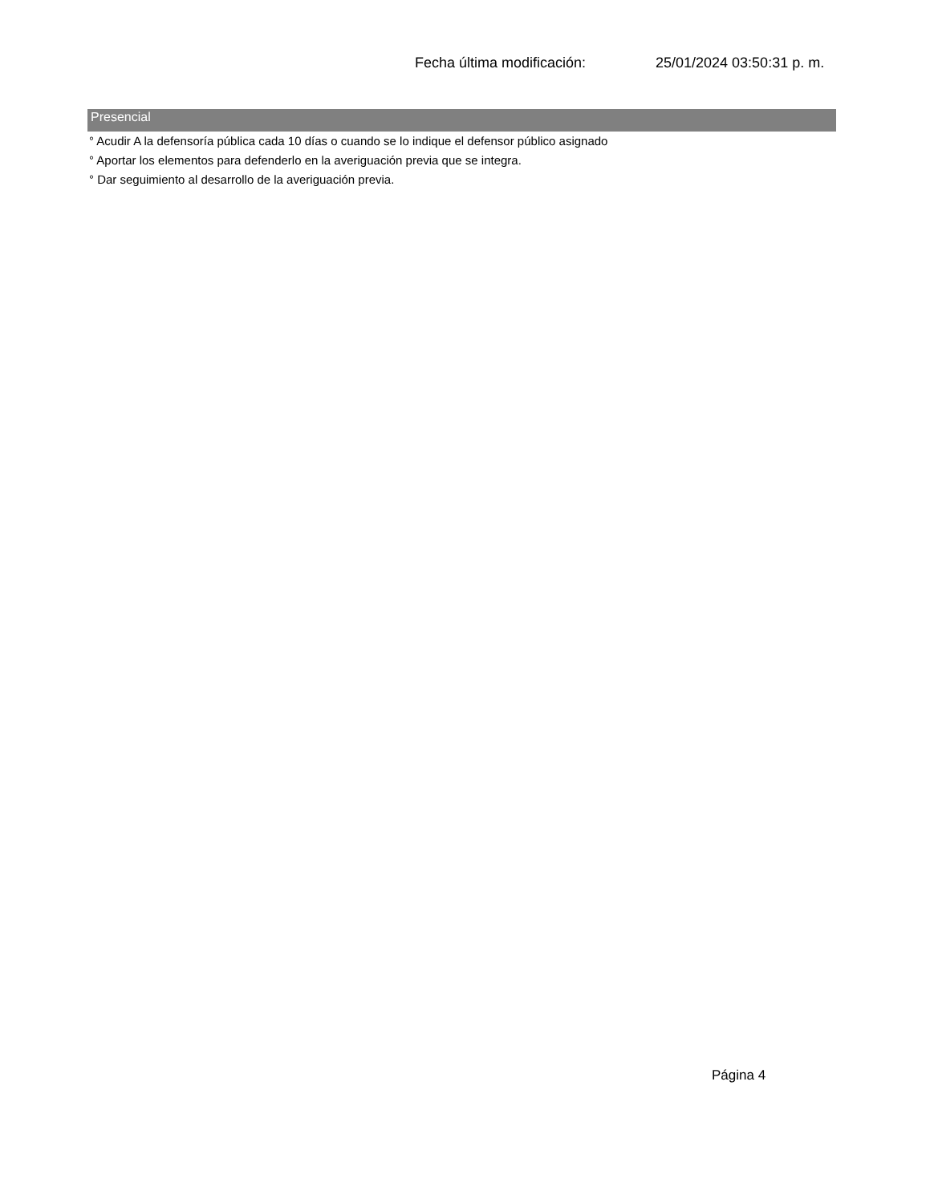Fecha última modificación: 25/01/2024 03:50:31 p. m.
Presencial
° Acudir A la defensoría pública cada 10 días o cuando se lo indique el defensor público asignado
° Aportar los elementos para defenderlo en la averiguación previa que se integra.
° Dar seguimiento al desarrollo de la averiguación previa.
Página 4